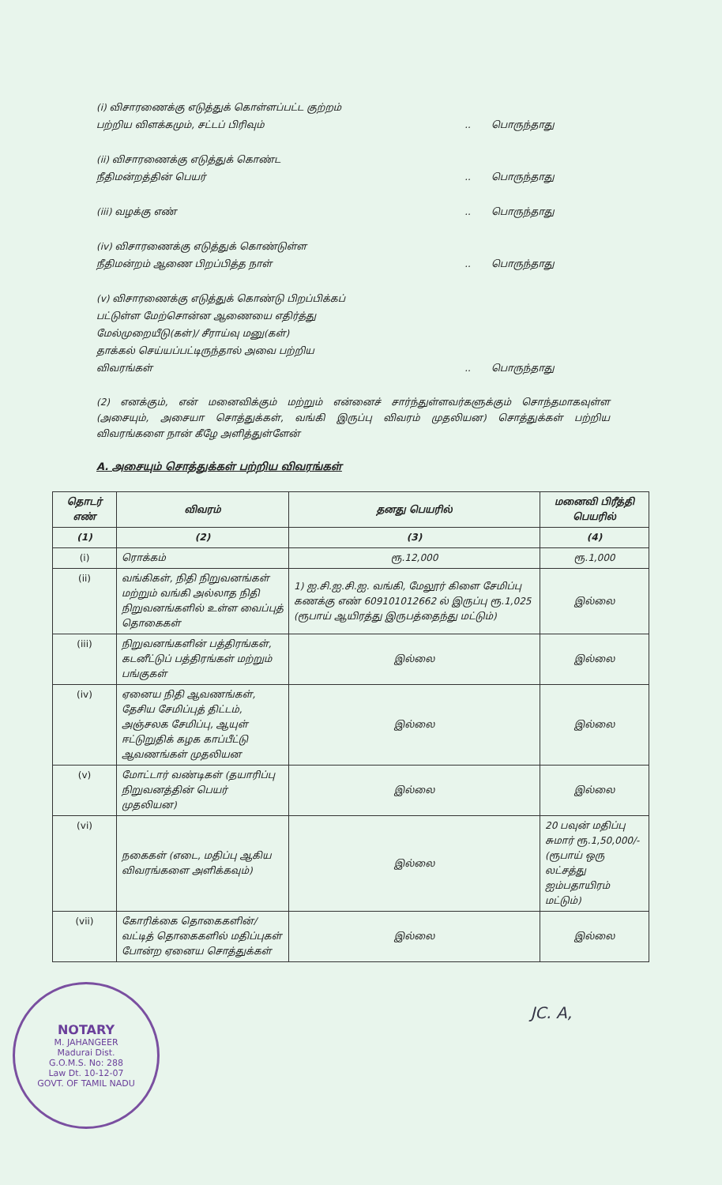(i) விசாரணைக்கு எடுத்துக் கொள்ளப்பட்ட குற்றம்
பற்றிய விளக்கமும், சட்டப் பிரிவும்
.. பொருந்தாது
(ii) விசாரணைக்கு எடுத்துக் கொண்ட
நீதிமன்றத்தின் பெயர்
.. பொருந்தாது
(iii) வழக்கு எண் .. பொருந்தாது
(iv) விசாரணைக்கு எடுத்துக் கொண்டுள்ள
நீதிமன்றம் ஆணை பிறப்பித்த நாள்
.. பொருந்தாது
(v) விசாரணைக்கு எடுத்துக் கொண்டு பிறப்பிக்கப்
பட்டுள்ள மேற்சொன்ன ஆணையை எதிர்த்து
மேல்முறையீடு(கள்)/ சீராய்வு மனு(கள்)
தாக்கல் செய்யப்பட்டிருந்தால் அவை பற்றிய
விவரங்கள்
.. பொருந்தாது
(2) எனக்கும், என் மனைவிக்கும் மற்றும் என்னைச் சார்ந்துள்ளவர்களுக்கும் சொந்தமாகவுள்ள (அசையும், அசையா சொத்துக்கள், வங்கி இருப்பு விவரம் முதலியன) சொத்துக்கள் பற்றிய விவரங்களை நான் கீழே அளித்துள்ளேன்
A. அசையும் சொத்துக்கள் பற்றிய விவரங்கள்
| தொடர் எண் | விவரம் | தனது பெயரில் | மனைவி பிரீத்தி பெயரில் |
| --- | --- | --- | --- |
| (1) | (2) | (3) | (4) |
| (i) | ரொக்கம் | ரூ.12,000 | ரூ.1,000 |
| (ii) | வங்கிகள், நிதி நிறுவனங்கள் மற்றும் வங்கி அல்லாத நிதி நிறுவனங்களில் உள்ள வைப்புத் தொகைகள் | 1) ஐ.சி.ஐ.சி.ஐ. வங்கி, மேலூர் கிளை சேமிப்பு கணக்கு எண் 609101012662 ல் இருப்பு ரூ.1,025 (ரூபாய் ஆயிரத்து இருபத்தைந்து மட்டும்) | இல்லை |
| (iii) | நிறுவனங்களின் பத்திரங்கள், கடனீட்டுப் பத்திரங்கள் மற்றும் பங்குகள் | இல்லை | இல்லை |
| (iv) | ஏனைய நிதி ஆவணங்கள், தேசிய சேமிப்புத் திட்டம், அஞ்சலக சேமிப்பு, ஆயுள் ஈட்டுறுதிக் கழக காப்பீட்டு ஆவணங்கள் முதலியன | இல்லை | இல்லை |
| (v) | மோட்டார் வண்டிகள் (தயாரிப்பு நிறுவனத்தின் பெயர் முதலியன) | இல்லை | இல்லை |
| (vi) | நகைகள் (எடை, மதிப்பு ஆகிய விவரங்களை அளிக்கவும்) | இல்லை | 20 பவுன் மதிப்பு சுமார் ரூ.1,50,000/- (ரூபாய் ஒரு லட்சத்து ஐம்பதாயிரம் மட்டும்) |
| (vii) | கோரிக்கை தொகைகளின்/ வட்டித் தொகைகளில் மதிப்புகள் போன்ற ஏனைய சொத்துக்கள் | இல்லை | இல்லை |
NOTARY
M. JAHANGEER
Madurai Dist.
G.O.M.S. No: 288
Law Dt. 10-12-07
GOVT. OF TAMIL NADU
JC. A,